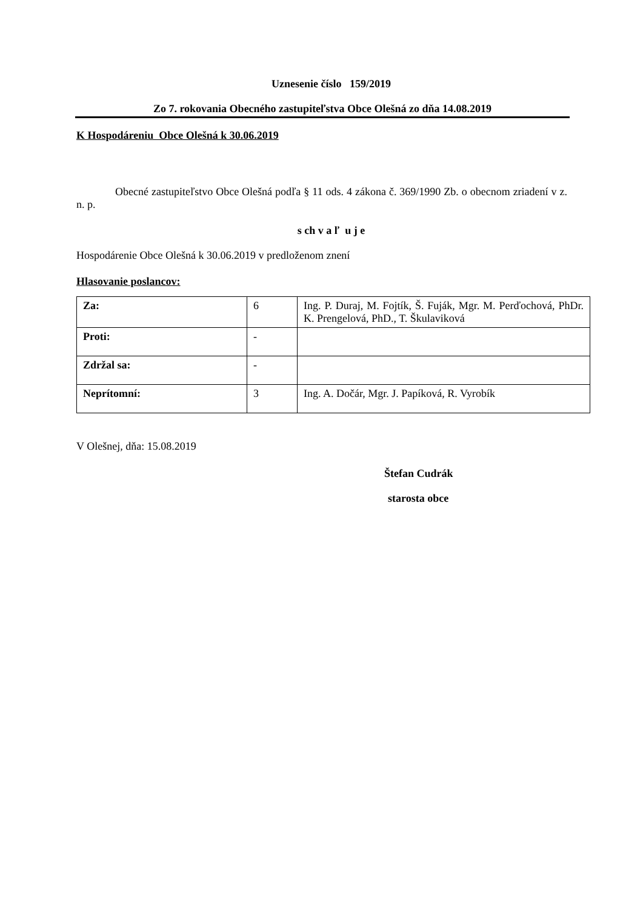Uznesenie číslo 159/2019
Zo 7. rokovania Obecného zastupiteľstva Obce Olešná zo dňa 14.08.2019
K Hospodáreniu Obce Olešná k 30.06.2019
Obecné zastupiteľstvo Obce Olešná podľa § 11 ods. 4 zákona č. 369/1990 Zb. o obecnom zriadení v z. n. p.
s ch v a ľ u j e
Hospodárenie Obce Olešná k 30.06.2019 v predloženom znení
Hlasovanie poslancov:
| Za: | 6 | Ing. P. Duraj, M. Fojtík, Š. Fuják, Mgr. M. Perďochová, PhDr. K. Prengelová, PhD., T. Škulaviková |
| Proti: | - | |
| Zdržal sa: | - | |
| Neprítomní: | 3 | Ing. A. Dočár, Mgr. J. Papíková, R. Vyrobík |
V Olešnej, dňa: 15.08.2019
Štefan Cudrák
starosta obce